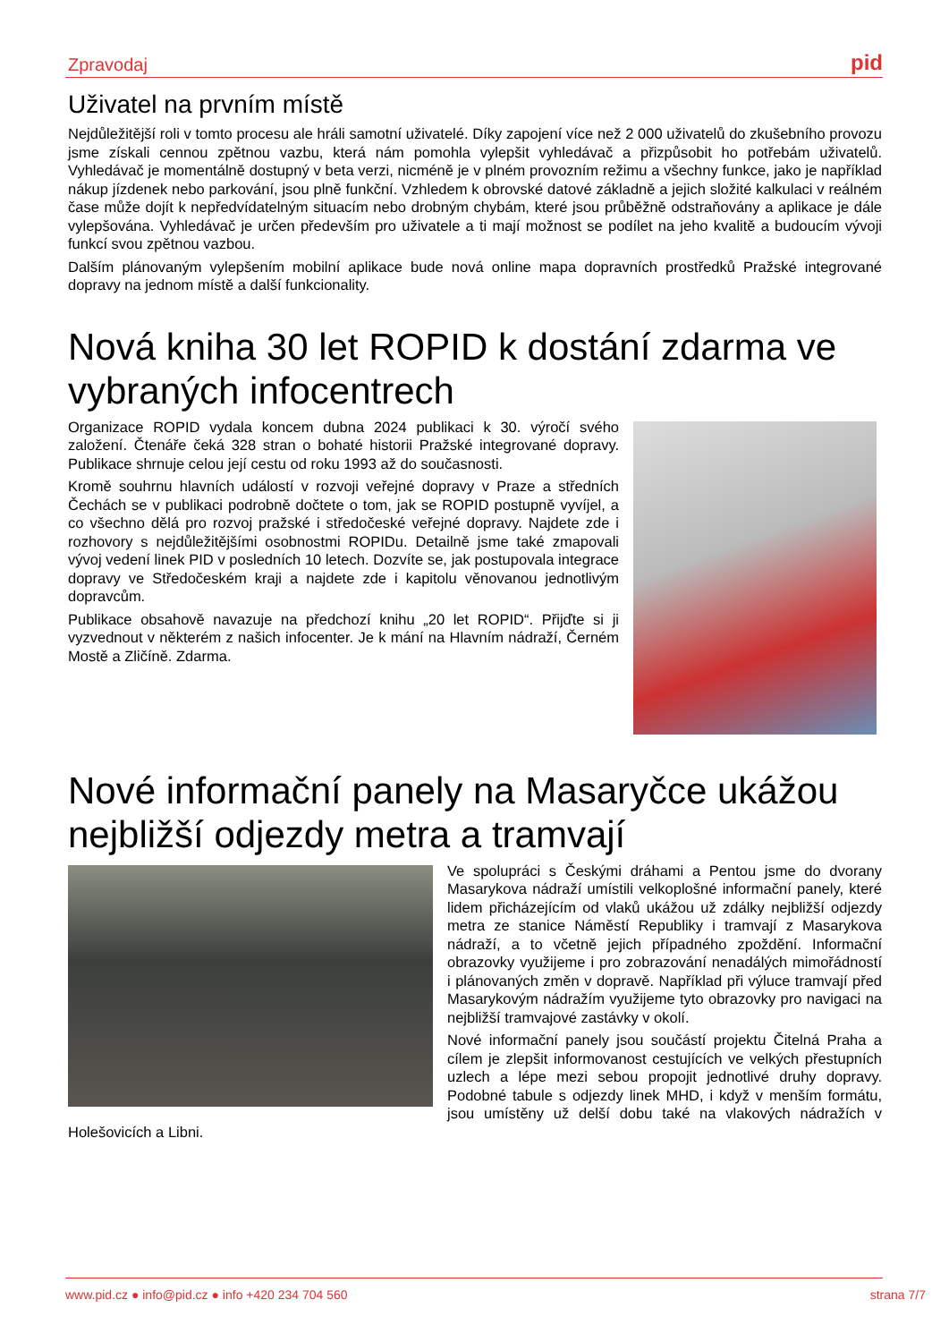Zpravodaj pid
Uživatel na prvním místě
Nejdůležitější roli v tomto procesu ale hráli samotní uživatelé. Díky zapojení více než 2 000 uživatelů do zkušebního provozu jsme získali cennou zpětnou vazbu, která nám pomohla vylepšit vyhledávač a přizpůsobit ho potřebám uživatelů. Vyhledávač je momentálně dostupný v beta verzi, nicméně je v plném provozním režimu a všechny funkce, jako je například nákup jízdenek nebo parkování, jsou plně funkční. Vzhledem k obrovské datové základně a jejich složité kalkulaci v reálném čase může dojít k nepředvídatelným situacím nebo drobným chybám, které jsou průběžně odstraňovány a aplikace je dále vylepšována. Vyhledávač je určen především pro uživatele a ti mají možnost se podílet na jeho kvalitě a budoucím vývoji funkcí svou zpětnou vazbou.
Dalším plánovaným vylepšením mobilní aplikace bude nová online mapa dopravních prostředků Pražské integrované dopravy na jednom místě a další funkcionality.
Nová kniha 30 let ROPID k dostání zdarma ve vybraných infocentrech
Organizace ROPID vydala koncem dubna 2024 publikaci k 30. výročí svého založení. Čtenáře čeká 328 stran o bohaté historii Pražské integrované dopravy. Publikace shrnuje celou její cestu od roku 1993 až do současnosti.
Kromě souhrnu hlavních událostí v rozvoji veřejné dopravy v Praze a středních Čechách se v publikaci podrobně dočtete o tom, jak se ROPID postupně vyvíjel, a co všechno dělá pro rozvoj pražské i středočeské veřejné dopravy. Najdete zde i rozhovory s nejdůležitějšími osobnostmi ROPIDu. Detailně jsme také zmapovali vývoj vedení linek PID v posledních 10 letech. Dozvíte se, jak postupovala integrace dopravy ve Středočeském kraji a najdete zde i kapitolu věnovanou jednotlivým dopravcům.
Publikace obsahově navazuje na předchozí knihu „20 let ROPID“. Přijďte si ji vyzvednout v některém z našich infocenter. Je k mání na Hlavním nádraží, Černém Mostě a Zličíně. Zdarma.
Nové informační panely na Masaryčce ukážou nejbližší odjezdy metra a tramvají
Ve spolupráci s Českými dráhami a Pentou jsme do dvorany Masarykova nádraží umístili velkoplošné informační panely, které lidem přicházejícím od vlaků ukážou už zdálky nejbližší odjezdy metra ze stanice Náměstí Republiky i tramvají z Masarykova nádraží, a to včetně jejich případného zpoždění. Informační obrazovky využijeme i pro zobrazování nenadálých mimořádností i plánovaných změn v dopravě. Například při výluce tramvají před Masarykovým nádražím využijeme tyto obrazovky pro navigaci na nejbližší tramvajové zastávky v okolí.
Nové informační panely jsou součástí projektu Čitelná Praha a cílem je zlepšit informovanost cestujících ve velkých přestupních uzlech a lépe mezi sebou propojit jednotlivé druhy dopravy. Podobné tabule s odjezdy linek MHD, i když v menším formátu, jsou umístěny už delší dobu také na vlakových nádražích v Holešovicích a Libni.
www.pid.cz ● info@pid.cz ● info +420 234 704 560 strana 7/7